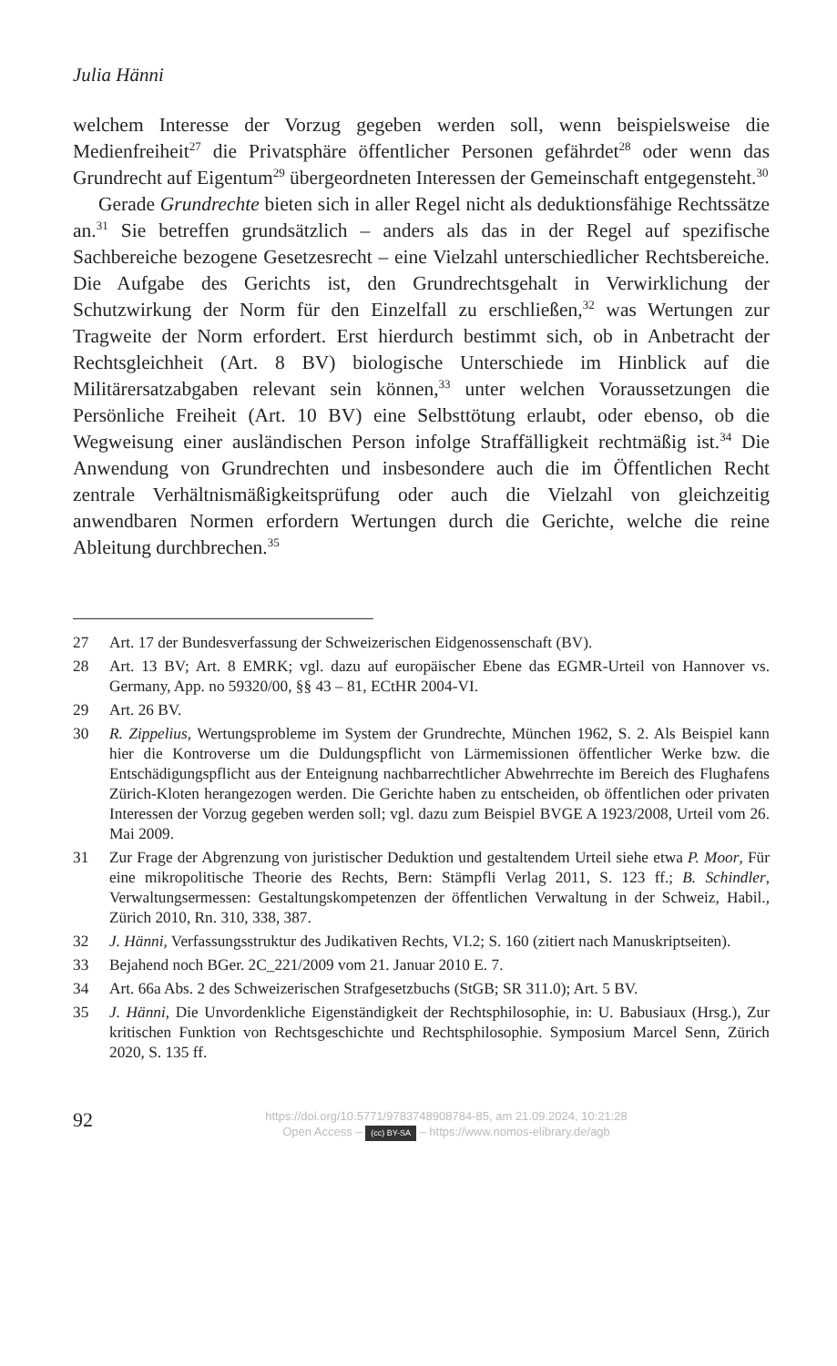Julia Hänni
welchem Interesse der Vorzug gegeben werden soll, wenn beispielsweise die Medienfreiheit<sup>27</sup> die Privatsphäre öffentlicher Personen gefährdet<sup>28</sup> oder wenn das Grundrecht auf Eigentum<sup>29</sup> übergeordneten Interessen der Gemeinschaft entgegensteht.<sup>30</sup>
Gerade Grundrechte bieten sich in aller Regel nicht als deduktionsfähige Rechtssätze an.<sup>31</sup> Sie betreffen grundsätzlich – anders als das in der Regel auf spezifische Sachbereiche bezogene Gesetzesrecht – eine Vielzahl unterschiedlicher Rechtsbereiche. Die Aufgabe des Gerichts ist, den Grundrechtsgehalt in Verwirklichung der Schutzwirkung der Norm für den Einzelfall zu erschließen,<sup>32</sup> was Wertungen zur Tragweite der Norm erfordert. Erst hierdurch bestimmt sich, ob in Anbetracht der Rechtsgleichheit (Art. 8 BV) biologische Unterschiede im Hinblick auf die Militärersatzabgaben relevant sein können,<sup>33</sup> unter welchen Voraussetzungen die Persönliche Freiheit (Art. 10 BV) eine Selbsttötung erlaubt, oder ebenso, ob die Wegweisung einer ausländischen Person infolge Straffälligkeit rechtmäßig ist.<sup>34</sup> Die Anwendung von Grundrechten und insbesondere auch die im Öffentlichen Recht zentrale Verhältnismäßigkeitsprüfung oder auch die Vielzahl von gleichzeitig anwendbaren Normen erfordern Wertungen durch die Gerichte, welche die reine Ableitung durchbrechen.<sup>35</sup>
27 Art. 17 der Bundesverfassung der Schweizerischen Eidgenossenschaft (BV).
28 Art. 13 BV; Art. 8 EMRK; vgl. dazu auf europäischer Ebene das EGMR-Urteil von Hannover vs. Germany, App. no 59320/00, §§ 43 – 81, ECtHR 2004-VI.
29 Art. 26 BV.
30 R. Zippelius, Wertungsprobleme im System der Grundrechte, München 1962, S. 2. Als Beispiel kann hier die Kontroverse um die Duldungspflicht von Lärmemissionen öffentlicher Werke bzw. die Entschädigungspflicht aus der Enteignung nachbarrechtlicher Abwehrrechte im Bereich des Flughafens Zürich-Kloten herangezogen werden. Die Gerichte haben zu entscheiden, ob öffentlichen oder privaten Interessen der Vorzug gegeben werden soll; vgl. dazu zum Beispiel BVGE A 1923/2008, Urteil vom 26. Mai 2009.
31 Zur Frage der Abgrenzung von juristischer Deduktion und gestaltendem Urteil siehe etwa P. Moor, Für eine mikropolitische Theorie des Rechts, Bern: Stämpfli Verlag 2011, S. 123 ff.; B. Schindler, Verwaltungsermessen: Gestaltungskompetenzen der öffentlichen Verwaltung in der Schweiz, Habil., Zürich 2010, Rn. 310, 338, 387.
32 J. Hänni, Verfassungsstruktur des Judikativen Rechts, VI.2; S. 160 (zitiert nach Manuskriptseiten).
33 Bejahend noch BGer. 2C_221/2009 vom 21. Januar 2010 E. 7.
34 Art. 66a Abs. 2 des Schweizerischen Strafgesetzbuchs (StGB; SR 311.0); Art. 5 BV.
35 J. Hänni, Die Unvordenkliche Eigenständigkeit der Rechtsphilosophie, in: U. Babusiaux (Hrsg.), Zur kritischen Funktion von Rechtsgeschichte und Rechtsphilosophie. Symposium Marcel Senn, Zürich 2020, S. 135 ff.
92
https://doi.org/10.5771/9783748908784-85, am 21.09.2024, 10:21:28
Open Access – (cc) BY-SA – https://www.nomos-elibrary.de/agb